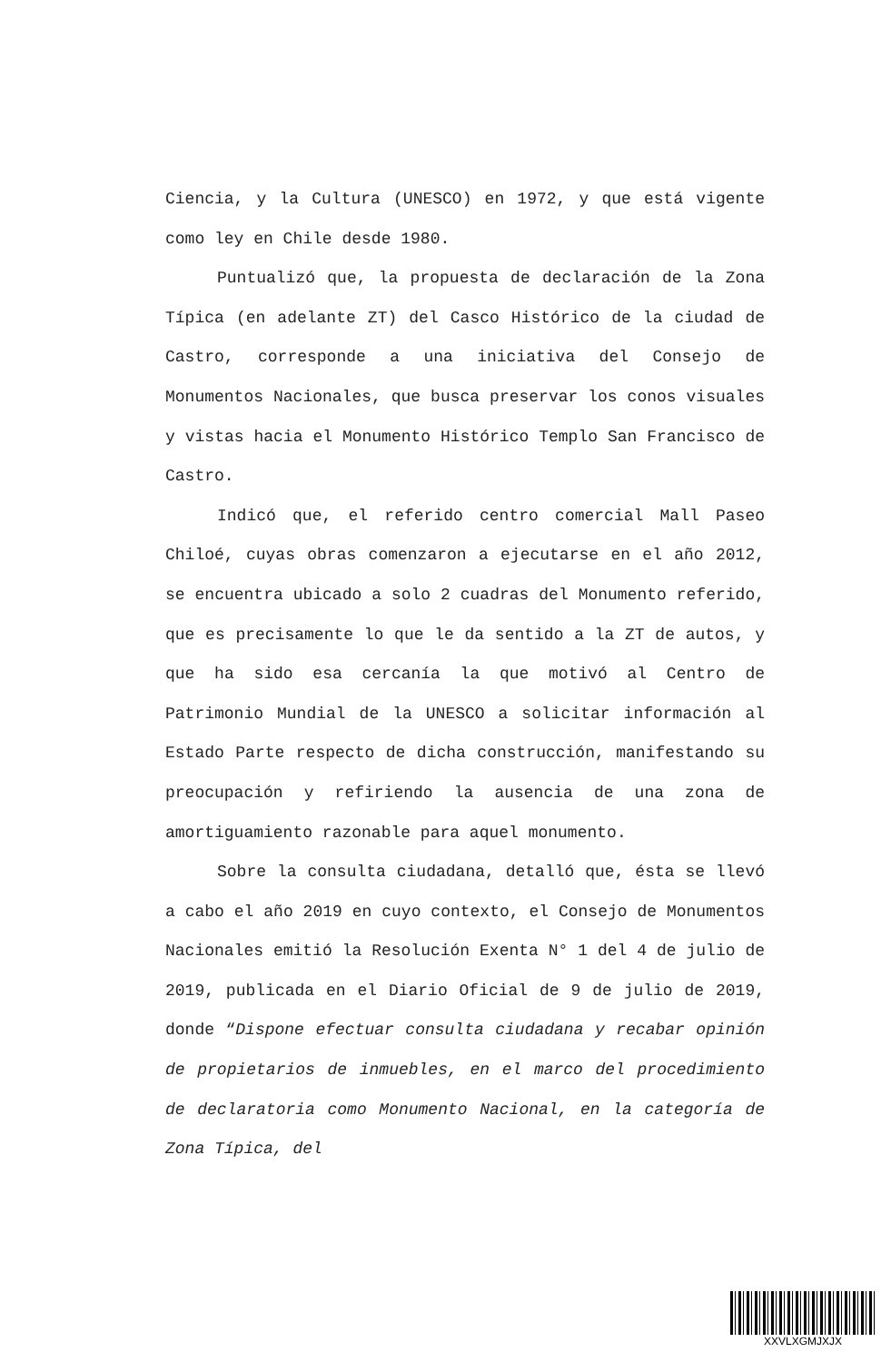Ciencia, y la Cultura (UNESCO) en 1972, y que está vigente como ley en Chile desde 1980.
Puntualizó que, la propuesta de declaración de la Zona Típica (en adelante ZT) del Casco Histórico de la ciudad de Castro, corresponde a una iniciativa del Consejo de Monumentos Nacionales, que busca preservar los conos visuales y vistas hacia el Monumento Histórico Templo San Francisco de Castro.
Indicó que, el referido centro comercial Mall Paseo Chiloé, cuyas obras comenzaron a ejecutarse en el año 2012, se encuentra ubicado a solo 2 cuadras del Monumento referido, que es precisamente lo que le da sentido a la ZT de autos, y que ha sido esa cercanía la que motivó al Centro de Patrimonio Mundial de la UNESCO a solicitar información al Estado Parte respecto de dicha construcción, manifestando su preocupación y refiriendo la ausencia de una zona de amortiguamiento razonable para aquel monumento.
Sobre la consulta ciudadana, detalló que, ésta se llevó a cabo el año 2019 en cuyo contexto, el Consejo de Monumentos Nacionales emitió la Resolución Exenta N° 1 del 4 de julio de 2019, publicada en el Diario Oficial de 9 de julio de 2019, donde “Dispone efectuar consulta ciudadana y recabar opinión de propietarios de inmuebles, en el marco del procedimiento de declaratoria como Monumento Nacional, en la categoría de Zona Típica, del
XXVLXGMJXJX